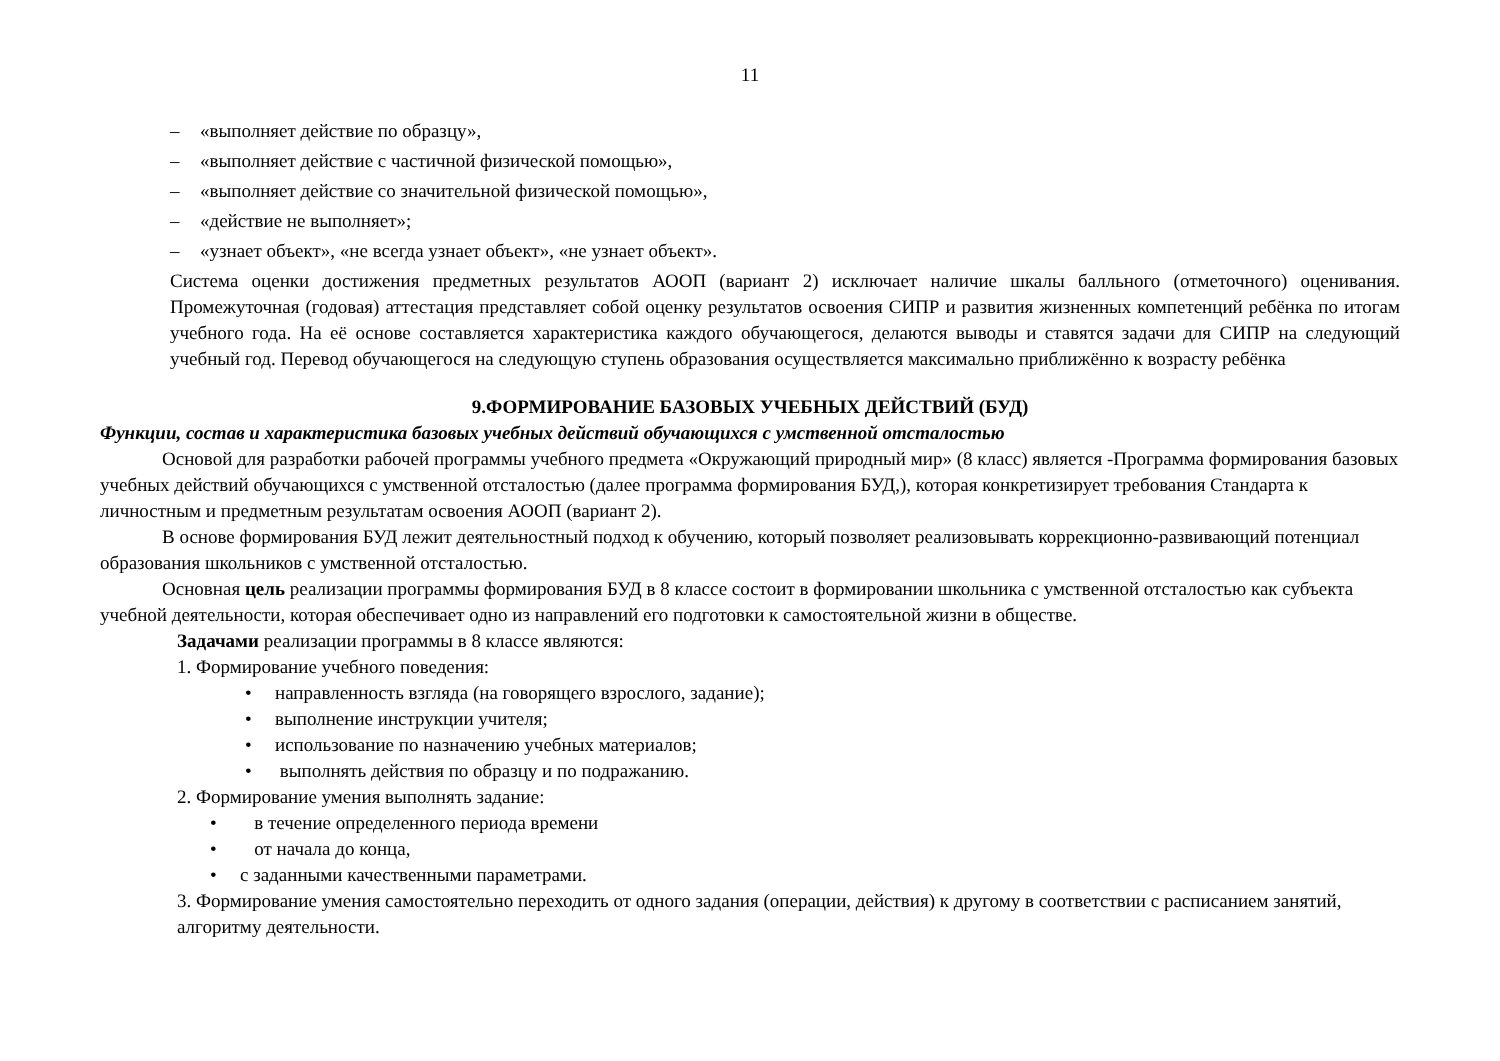11
– «выполняет действие по образцу»,
– «выполняет действие с частичной физической помощью»,
– «выполняет действие со значительной физической помощью»,
– «действие не выполняет»;
– «узнает объект», «не всегда узнает объект», «не узнает объект».
Система оценки достижения предметных результатов АООП (вариант 2) исключает наличие шкалы балльного (отметочного) оценивания. Промежуточная (годовая) аттестация представляет собой оценку результатов освоения СИПР и развития жизненных компетенций ребёнка по итогам учебного года. На её основе составляется характеристика каждого обучающегося, делаются выводы и ставятся задачи для СИПР на следующий учебный год. Перевод обучающегося на следующую ступень образования осуществляется максимально приближённо к возрасту ребёнка
9.ФОРМИРОВАНИЕ БАЗОВЫХ УЧЕБНЫХ ДЕЙСТВИЙ (БУД)
Функции, состав и характеристика базовых учебных действий обучающихся с умственной отсталостью
Основой для разработки рабочей программы учебного предмета «Окружающий природный мир» (8 класс) является -Программа формирования базовых учебных действий обучающихся с умственной отсталостью (далее программа формирования БУД,), которая конкретизирует требования Стандарта к личностным и предметным результатам освоения АООП (вариант 2).
В основе формирования БУД лежит деятельностный подход к обучению, который позволяет реализовывать коррекционно-развивающий потенциал образования школьников с умственной отсталостью.
Основная цель реализации программы формирования БУД в 8 классе состоит в формировании школьника с умственной отсталостью как субъекта учебной деятельности, которая обеспечивает одно из направлений его подготовки к самостоятельной жизни в обществе.
Задачами реализации программы в 8 классе являются:
1. Формирование учебного поведения:
• направленность взгляда (на говорящего взрослого, задание);
• выполнение инструкции учителя;
• использование по назначению учебных материалов;
• выполнять действия по образцу и по подражанию.
2. Формирование умения выполнять задание:
• в течение определенного периода времени
• от начала до конца,
• с заданными качественными параметрами.
3. Формирование умения самостоятельно переходить от одного задания (операции, действия) к другому в соответствии с расписанием занятий, алгоритму деятельности.